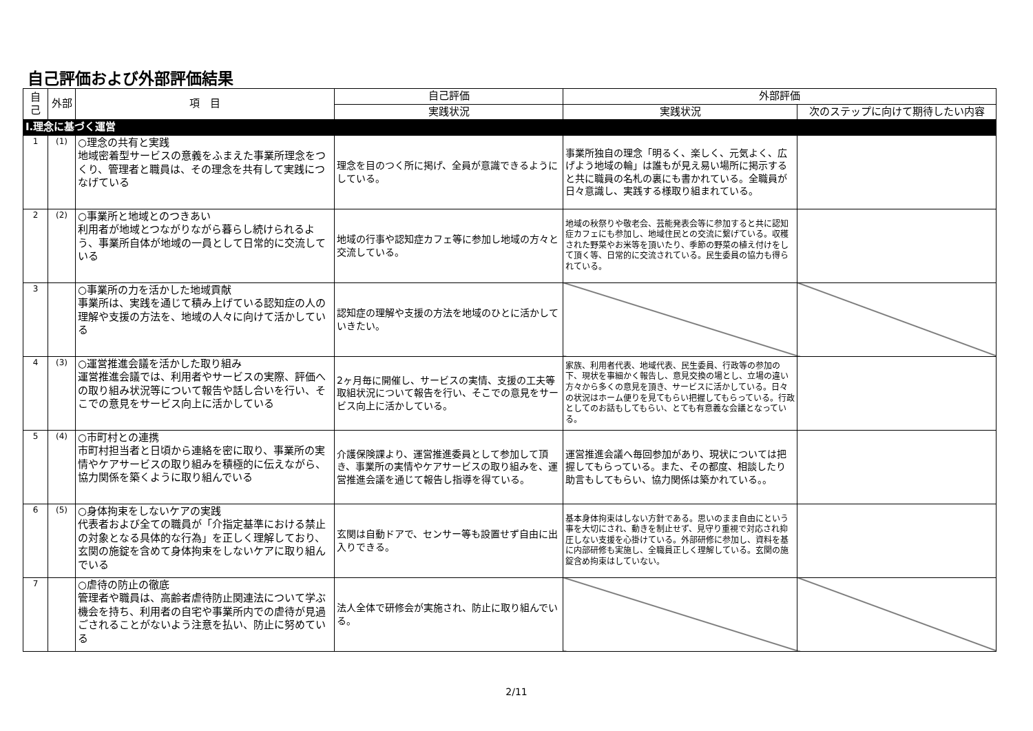自己評価および外部評価結果
| 自己 | 外部 | 項 目 | 自己評価 | 外部評価 | |
| --- | --- | --- | --- | --- | --- |
| | | | 実践状況 | 実践状況 | 次のステップに向けて期待したい内容 |
| Ⅰ.理念に基づく運営 | | | | | |
| 1 | (1) | ○理念の共有と実践 地域密着型サービスの意義をふまえた事業所理念をつくり、管理者と職員は、その理念を共有して実践につなげている | 理念を目のつく所に掲げ、全員が意識できるようにしている。 | 事業所独自の理念「明るく、楽しく、元気よく、広げよう地域の輪」は誰もが見え易い場所に掲示すると共に職員の名札の裏にも書かれている。全職員が日々意識し、実践する様取り組まれている。 | |
| 2 | (2) | ○事業所と地域とのつきあい 利用者が地域とつながりながら暮らし続けられるよう、事業所自体が地域の一員として日常的に交流している | 地域の行事や認知症カフェ等に参加し地域の方々と交流している。 | 地域の秋祭りや敬老会、芸能発表会等に参加すると共に認知症カフェにも参加し、地域住民との交流に繋げている。収穫された野菜やお米等を頂いたり、季節の野菜の植え付けをして頂く等、日常的に交流されている。民生委員の協力も得られている。 | |
| 3 | | ○事業所の力を活かした地域貢献 事業所は、実践を通じて積み上げている認知症の人の理解や支援の方法を、地域の人々に向けて活かしている | 認知症の理解や支援の方法を地域のひとに活かしていきたい。 | | |
| 4 | (3) | ○運営推進会議を活かした取り組み 運営推進会議では、利用者やサービスの実際、評価への取り組み状況等について報告や話し合いを行い、そこでの意見をサービス向上に活かしている | 2ヶ月毎に開催し、サービスの実情、支援の工夫等取組状況について報告を行い、そこでの意見をサービス向上に活かしている。 | 家族、利用者代表、地域代表、民生委員、行政等の参加の下、現状を事細かく報告し、意見交換の場とし、立場の違い方々から多くの意見を頂き、サービスに活かしている。日々の状況はホーム便りを見てもらい把握してもらっている。行政としてのお話もしてもらい、とても有意義な会議となっている。 | |
| 5 | (4) | ○市町村との連携 市町村担当者と日頃から連絡を密に取り、事業所の実情やケアサービスの取り組みを積極的に伝えながら、協力関係を築くように取り組んでいる | 介護保険課より、運営推進委員として参加して頂き、事業所の実情やケアサービスの取り組みを、運営推進会議を通じて報告し指導を得ている。 | 運営推進会議へ毎回参加があり、現状については把握してもらっている。また、その都度、相談したり助言もしてもらい、協力関係は築かれている。。 | |
| 6 | (5) | ○身体拘束をしないケアの実践 代表者および全ての職員が「介指定基準における禁止の対象となる具体的な行為」を正しく理解しており、玄関の施錠を含めて身体拘束をしないケアに取り組んでいる | 玄関は自動ドアで、センサー等も設置せず自由に出入りできる。 | 基本身体拘束はしない方針である。思いのまま自由にという事を大切にされ、動きを制止せず、見守り重視で対応され抑圧しない支援を心掛けている。外部研修に参加し、資料を基に内部研修も実施し、全職員正しく理解している。玄関の施錠含め拘束はしていない。 | |
| 7 | | ○虐待の防止の徹底 管理者や職員は、高齢者虐待防止関連法について学ぶ機会を持ち、利用者の自宅や事業所内での虐待が見過ごされることがないよう注意を払い、防止に努めている | 法人全体で研修会が実施され、防止に取り組んでいる。 | | |
2/11